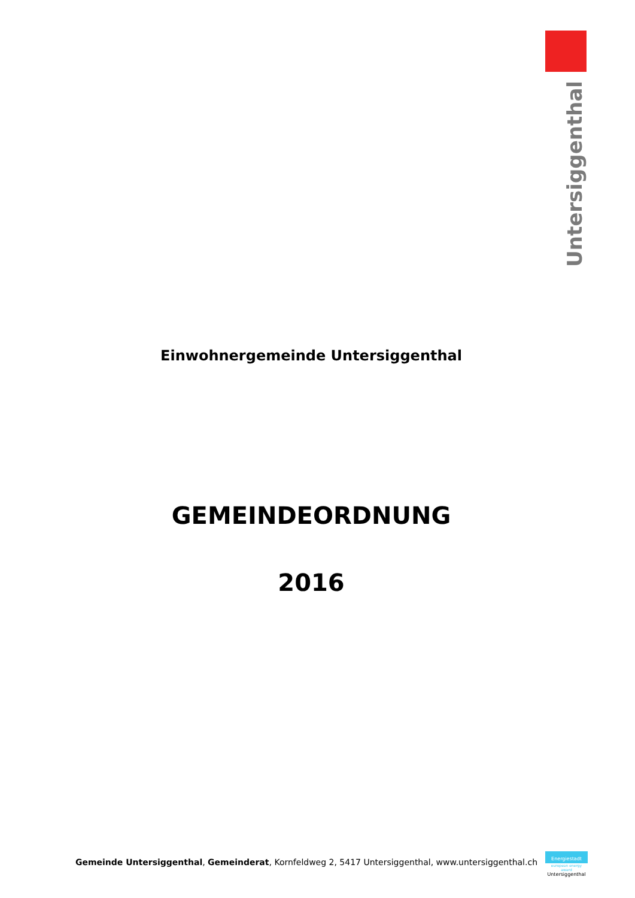Untersiggenthal
Einwohnergemeinde Untersiggenthal
GEMEINDEORDNUNG
2016
Gemeinde Untersiggenthal, Gemeinderat, Kornfeldweg 2, 5417 Untersiggenthal, www.untersiggenthal.ch
Energiestadt
european energy award
Untersiggenthal